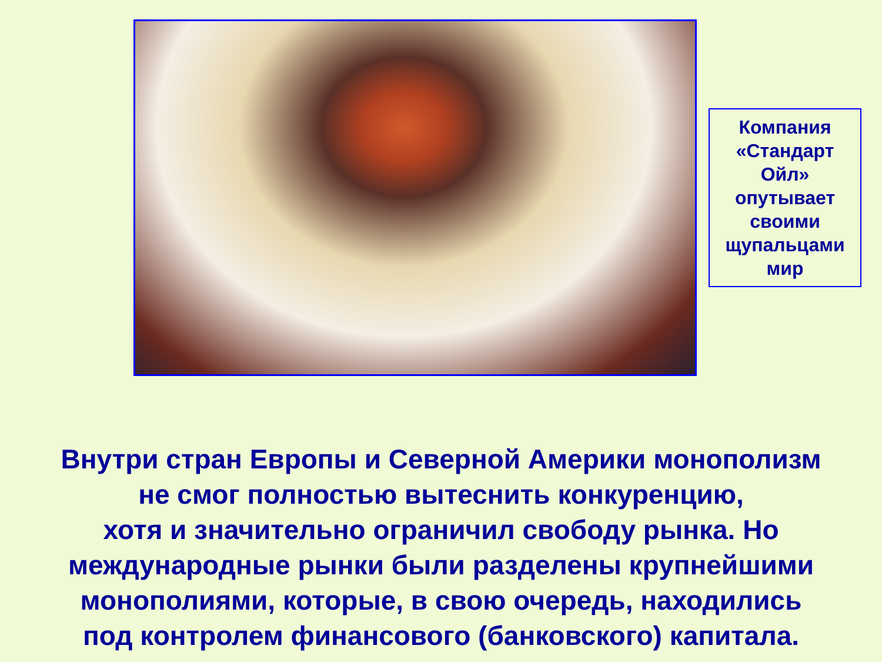Компания «Стандарт Ойл» опутывает своими щупальцами мир
Внутри стран Европы и Северной Америки монополизм
не смог полностью вытеснить конкуренцию,
хотя и значительно ограничил свободу рынка. Но
международные рынки были разделены крупнейшими
монополиями, которые, в свою очередь, находились
под контролем финансового (банковского) капитала.